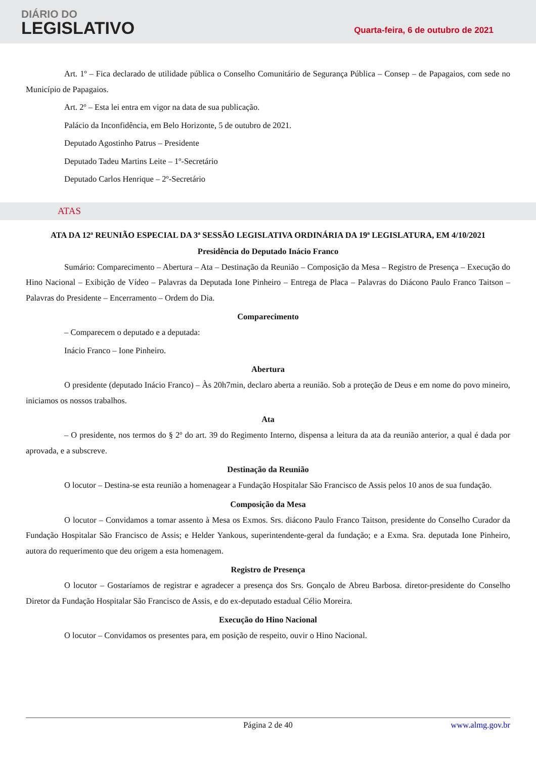DIÁRIO DO
LEGISLATIVO
Quarta-feira, 6 de outubro de 2021
Art. 1º – Fica declarado de utilidade pública o Conselho Comunitário de Segurança Pública – Consep – de Papagaios, com sede no Município de Papagaios.
Art. 2º – Esta lei entra em vigor na data de sua publicação.
Palácio da Inconfidência, em Belo Horizonte, 5 de outubro de 2021.
Deputado Agostinho Patrus – Presidente
Deputado Tadeu Martins Leite – 1º-Secretário
Deputado Carlos Henrique – 2º-Secretário
ATAS
ATA DA 12ª REUNIÃO ESPECIAL DA 3ª SESSÃO LEGISLATIVA ORDINÁRIA DA 19ª LEGISLATURA, EM 4/10/2021
Presidência do Deputado Inácio Franco
Sumário: Comparecimento – Abertura – Ata – Destinação da Reunião – Composição da Mesa – Registro de Presença – Execução do Hino Nacional – Exibição de Vídeo – Palavras da Deputada Ione Pinheiro – Entrega de Placa – Palavras do Diácono Paulo Franco Taitson – Palavras do Presidente – Encerramento – Ordem do Dia.
Comparecimento
– Comparecem o deputado e a deputada:
Inácio Franco – Ione Pinheiro.
Abertura
O presidente (deputado Inácio Franco) – Às 20h7min, declaro aberta a reunião. Sob a proteção de Deus e em nome do povo mineiro, iniciamos os nossos trabalhos.
Ata
– O presidente, nos termos do § 2º do art. 39 do Regimento Interno, dispensa a leitura da ata da reunião anterior, a qual é dada por aprovada, e a subscreve.
Destinação da Reunião
O locutor – Destina-se esta reunião a homenagear a Fundação Hospitalar São Francisco de Assis pelos 10 anos de sua fundação.
Composição da Mesa
O locutor – Convidamos a tomar assento à Mesa os Exmos. Srs. diácono Paulo Franco Taitson, presidente do Conselho Curador da Fundação Hospitalar São Francisco de Assis; e Helder Yankous, superintendente-geral da fundação; e a Exma. Sra. deputada Ione Pinheiro, autora do requerimento que deu origem a esta homenagem.
Registro de Presença
O locutor – Gostaríamos de registrar e agradecer a presença dos Srs. Gonçalo de Abreu Barbosa. diretor-presidente do Conselho Diretor da Fundação Hospitalar São Francisco de Assis, e do ex-deputado estadual Célio Moreira.
Execução do Hino Nacional
O locutor – Convidamos os presentes para, em posição de respeito, ouvir o Hino Nacional.
Página 2 de 40 www.almg.gov.br